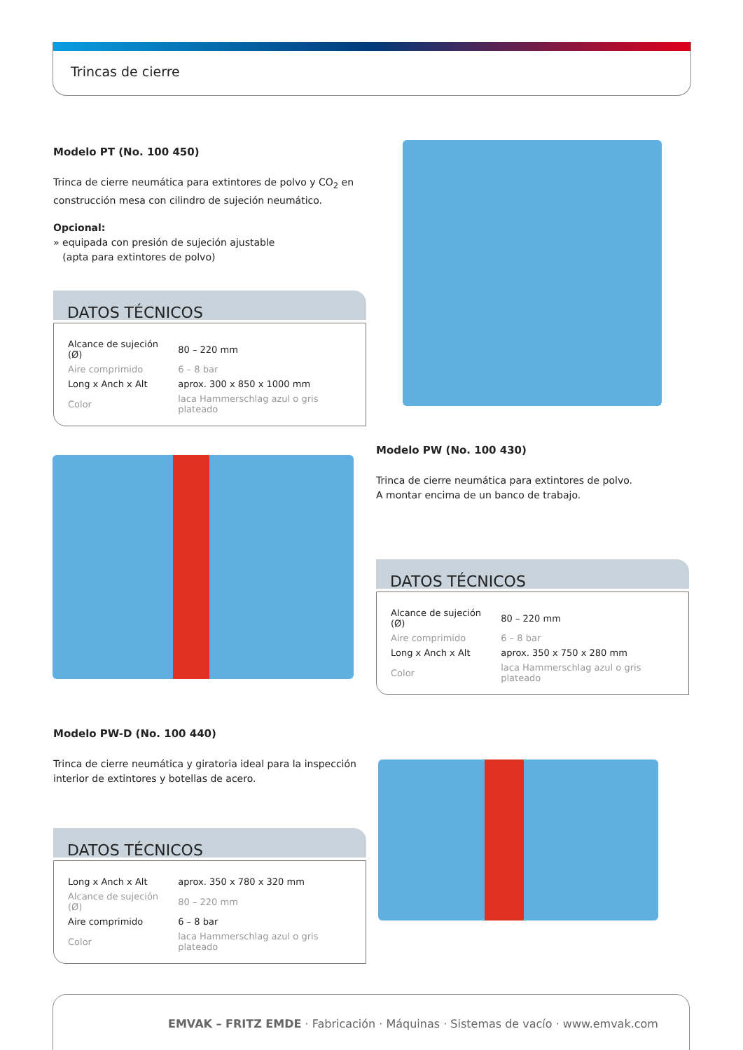Trincas de cierre
Modelo PT (No. 100 450)
Trinca de cierre neumática para extintores de polvo y CO<sub>2</sub> en construcción mesa con cilindro de sujeción neumático.
Opcional:
» equipada con presión de sujeción ajustable
(apta para extintores de polvo)
DATOS TÉCNICOS
| Alcance de sujeción (Ø) | 80 – 220 mm |
| Aire comprimido | 6 – 8 bar |
| Long x Anch x Alt | aprox. 300 x 850 x 1000 mm |
| Color | laca Hammerschlag azul o gris plateado |
Modelo PW (No. 100 430)
Trinca de cierre neumática para extintores de polvo.
A montar encima de un banco de trabajo.
DATOS TÉCNICOS
| Alcance de sujeción (Ø) | 80 – 220 mm |
| Aire comprimido | 6 – 8 bar |
| Long x Anch x Alt | aprox. 350 x 750 x 280 mm |
| Color | laca Hammerschlag azul o gris plateado |
Modelo PW-D (No. 100 440)
Trinca de cierre neumática y giratoria ideal para la inspección interior de extintores y botellas de acero.
DATOS TÉCNICOS
| Long x Anch x Alt | aprox. 350 x 780 x 320 mm |
| Alcance de sujeción (Ø) | 80 – 220 mm |
| Aire comprimido | 6 – 8 bar |
| Color | laca Hammerschlag azul o gris plateado |
EMVAK – FRITZ EMDE · Fabricación · Máquinas · Sistemas de vacío · www.emvak.com